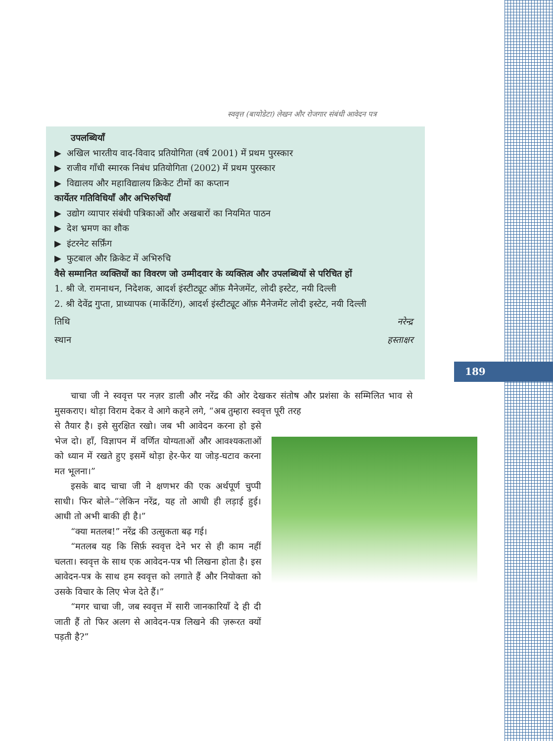189
स्ववृत्त (बायोडेटा) लेखन और रोजगार संबंधी आवेदन पत्र
उपलब्धियाँ
▶ अखिल भारतीय वाद-विवाद प्रतियोगिता (वर्ष 2001) में प्रथम पुरस्कार
▶ राजीव गाँधी स्मारक निबंध प्रतियोगिता (2002) में प्रथम पुरस्कार
▶ विद्यालय और महाविद्यालय क्रिकेट टीमों का कप्तान
कार्येतर गतिविधियाँ और अभिरुचियाँ
▶ उद्योग व्यापार संबंधी पत्रिकाओं और अखबारों का नियमित पाठन
▶ देश भ्रमण का शौक
▶ इंटरनेट सर्फ़िंग
▶ फुटबाल और क्रिकेट में अभिरुचि
वैसे सम्मानित व्यक्तियों का विवरण जो उम्मीदवार के व्यक्तित्व और उपलब्धियों से परिचित हों
1. श्री जे. रामनाथन, निदेशक, आदर्श इंस्टीट्यूट ऑफ़ मैनेजमेंट, लोदी इस्टेट, नयी दिल्ली
2. श्री देवेंद्र गुप्ता, प्राध्यापक (मार्केटिंग), आदर्श इंस्टीट्यूट ऑफ़ मैनेजमेंट लोदी इस्टेट, नयी दिल्ली
तिथि नरेन्द्र
स्थान हस्ताक्षर
चाचा जी ने स्ववृत्त पर नज़र डाली और नरेंद्र की ओर देखकर संतोष और प्रशंसा के सम्मिलित भाव से मुसकराए। थोड़ा विराम देकर वे आगे कहने लगे, “अब तुम्हारा स्ववृत्त पूरी तरह
से तैयार है। इसे सुरक्षित रखो। जब भी आवेदन करना हो इसे भेज दो। हाँ, विज्ञापन में वर्णित योग्यताओं और आवश्यकताओं को ध्यान में रखते हुए इसमें थोड़ा हेर-फेर या जोड़-घटाव करना मत भूलना।”
इसके बाद चाचा जी ने क्षणभर की एक अर्थपूर्ण चुप्पी साधी। फिर बोले–“लेकिन नरेंद्र, यह तो आधी ही लड़ाई हुई। आधी तो अभी बाकी ही है।”
“क्या मतलब!” नरेंद्र की उत्सुकता बढ़ गई।
“मतलब यह कि सिर्फ़ स्ववृत्त देने भर से ही काम नहीं चलता। स्ववृत्त के साथ एक आवेदन-पत्र भी लिखना होता है। इस आवेदन-पत्र के साथ हम स्ववृत्त को लगाते हैं और नियोक्ता को उसके विचार के लिए भेज देते हैं।”
“मगर चाचा जी, जब स्ववृत्त में सारी जानकारियाँ दे ही दी जाती हैं तो फिर अलग से आवेदन-पत्र लिखने की ज़रूरत क्यों पड़ती है?”